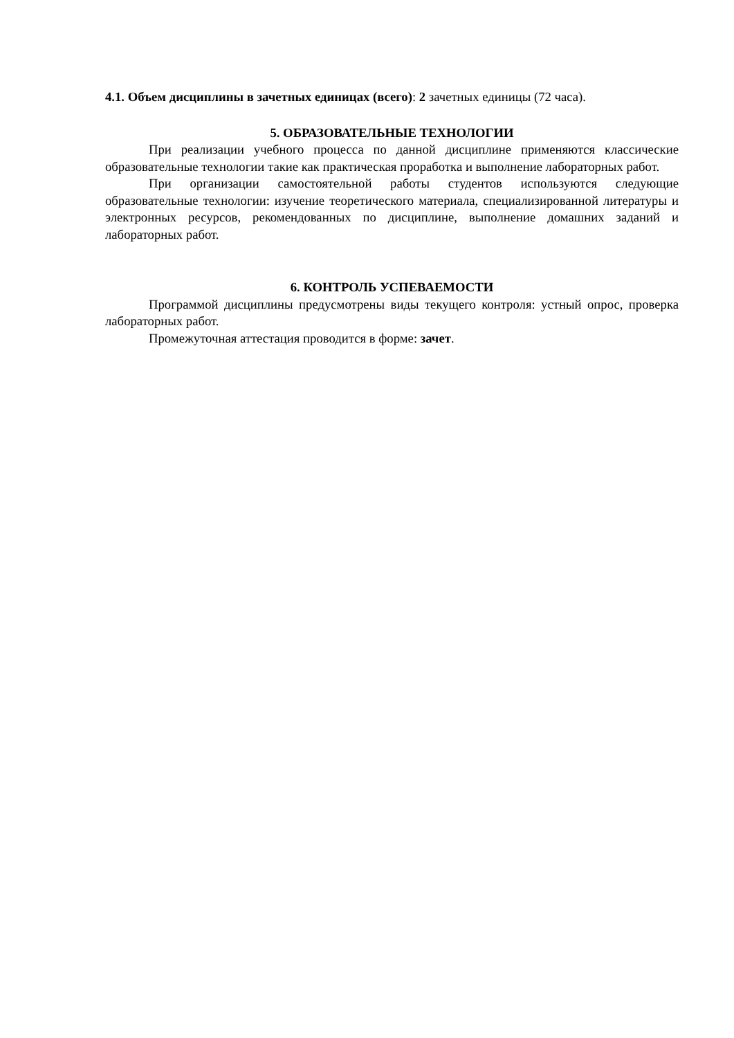4.1. Объем дисциплины в зачетных единицах (всего): 2 зачетных единицы (72 часа).
5. ОБРАЗОВАТЕЛЬНЫЕ ТЕХНОЛОГИИ
При реализации учебного процесса по данной дисциплине применяются классические образовательные технологии такие как практическая проработка и выполнение лабораторных работ.
При организации самостоятельной работы студентов используются следующие образовательные технологии: изучение теоретического материала, специализированной литературы и электронных ресурсов, рекомендованных по дисциплине, выполнение домашних заданий и лабораторных работ.
6. КОНТРОЛЬ УСПЕВАЕМОСТИ
Программой дисциплины предусмотрены виды текущего контроля: устный опрос, проверка лабораторных работ.
Промежуточная аттестация проводится в форме: зачет.